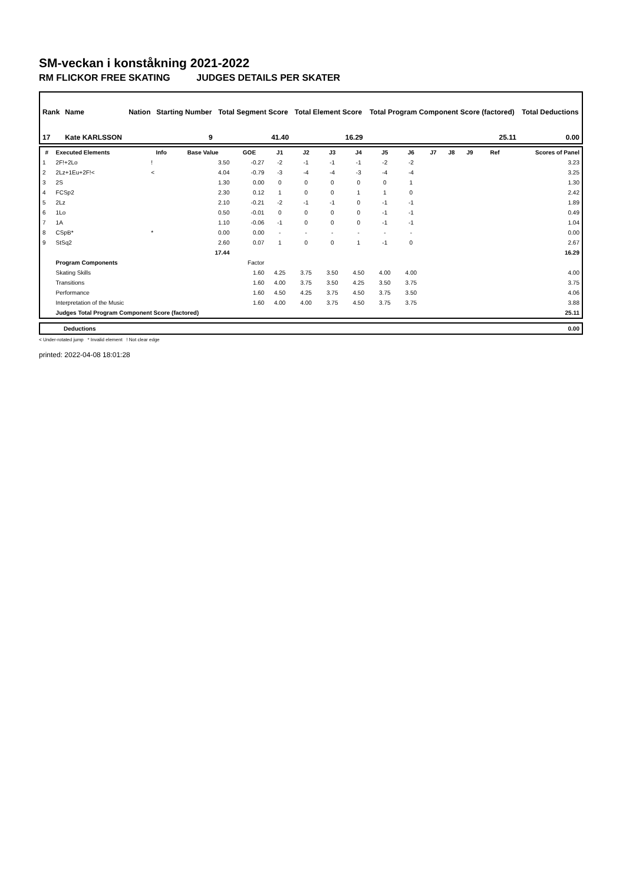SM-veckan i konståkning 2021-2022
RM FLICKOR FREE SKATING JUDGES DETAILS PER SKATER
| Rank | Name | Nation | Starting Number | Total Segment Score | Total Element Score | Total Program Component Score (factored) | Total Deductions |
| --- | --- | --- | --- | --- | --- | --- | --- |
| 17 | Kate KARLSSON | | 9 | 41.40 | 16.29 | 25.11 | 0.00 |
| # | Executed Elements | Info | Base Value | GOE | J1 | J2 | J3 | J4 | J5 | J6 | J7 | J8 | J9 | Ref | Scores of Panel |
| --- | --- | --- | --- | --- | --- | --- | --- | --- | --- | --- | --- | --- | --- | --- | --- |
| 1 | 2F!+2Lo | ! | 3.50 | -0.27 | -2 | -1 | -1 | -1 | -2 | -2 | | | | | 3.23 |
| 2 | 2Lz+1Eu+2F!< | < | 4.04 | -0.79 | -3 | -4 | -4 | -3 | -4 | -4 | | | | | 3.25 |
| 3 | 2S | | 1.30 | 0.00 | 0 | 0 | 0 | 0 | 0 | 1 | | | | | 1.30 |
| 4 | FCSp2 | | 2.30 | 0.12 | 1 | 0 | 0 | 1 | 1 | 0 | | | | | 2.42 |
| 5 | 2Lz | | 2.10 | -0.21 | -2 | -1 | -1 | 0 | -1 | -1 | | | | | 1.89 |
| 6 | 1Lo | | 0.50 | -0.01 | 0 | 0 | 0 | 0 | -1 | -1 | | | | | 0.49 |
| 7 | 1A | | 1.10 | -0.06 | -1 | 0 | 0 | 0 | -1 | -1 | | | | | 1.04 |
| 8 | CSpB* | * | 0.00 | 0.00 | - | - | - | - | - | - | | | | | 0.00 |
| 9 | StSq2 | | 2.60 | 0.07 | 1 | 0 | 0 | 1 | -1 | 0 | | | | | 2.67 |
| | | | 17.44 | | | | | | | | | | | | 16.29 |
| | Program Components | | | Factor | | | | | | | | | | | |
| | Skating Skills | | | 1.60 | 4.25 | 3.75 | 3.50 | 4.50 | 4.00 | 4.00 | | | | | 4.00 |
| | Transitions | | | 1.60 | 4.00 | 3.75 | 3.50 | 4.25 | 3.50 | 3.75 | | | | | 3.75 |
| | Performance | | | 1.60 | 4.50 | 4.25 | 3.75 | 4.50 | 3.75 | 3.50 | | | | | 4.06 |
| | Interpretation of the Music | | | 1.60 | 4.00 | 4.00 | 3.75 | 4.50 | 3.75 | 3.75 | | | | | 3.88 |
| | Judges Total Program Component Score (factored) | | | | | | | | | | | | | | 25.11 |
| Deductions | 0.00 |
< Under-rotated jump * Invalid element ! Not clear edge
printed: 2022-04-08 18:01:28